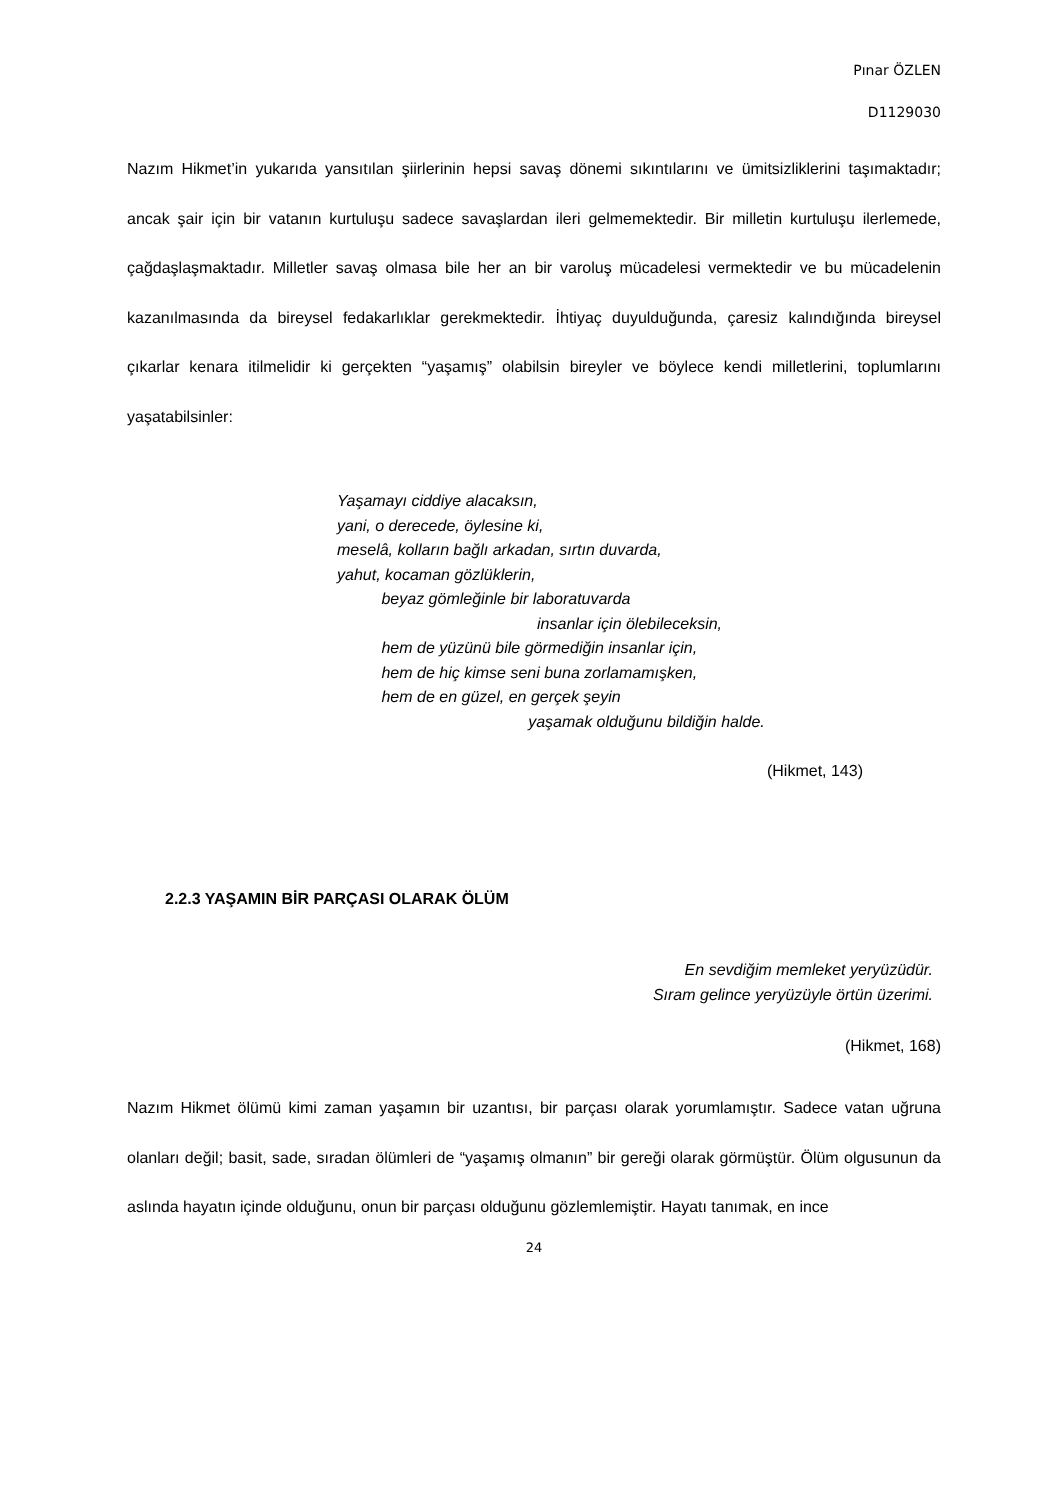Pınar ÖZLEN
D1129030
Nazım Hikmet’in yukarıda yansıtılan şiirlerinin hepsi savaş dönemi sıkıntılarını ve ümitsizliklerini taşımaktadır; ancak şair için bir vatanın kurtuluşu sadece savaşlardan ileri gelmemektedir. Bir milletin kurtuluşu ilerlemede, çağdaşlaşmaktadır. Milletler savaş olmasa bile her an bir varoluş mücadelesi vermektedir ve bu mücadelenin kazanılmasında da bireysel fedakarlıklar gerekmektedir. İhtiyaç duyulduğunda, çaresiz kalındığında bireysel çıkarlar kenara itilmelidir ki gerçekten “yaşamış” olabilsin bireyler ve böylece kendi milletlerini, toplumlarını yaşatabilsinler:
Yaşamayı ciddiye alacaksın,
yani, o derecede, öylesine ki,
meselâ, kolların bağlı arkadan, sırtın duvarda,
yahut, kocaman gözlüklerin,
beyaz gömleğinle bir laboratuvarda
insanlar için ölebileceksin,
hem de yüzünü bile görmediğin insanlar için,
hem de hiç kimse seni buna zorlamamışken,
hem de en güzel, en gerçek şeyin
yaşamak olduğunu bildiğin halde.
(Hikmet, 143)
2.2.3 YAŞAMIN BİR PARÇASI OLARAK ÖLÜM
En sevdiğim memleket yeryüzüdür.
Sıram gelince yeryüzüyle örtün üzerimi.
(Hikmet, 168)
Nazım Hikmet ölümü kimi zaman yaşamın bir uzantısı, bir parçası olarak yorumlamıştır. Sadece vatan uğruna olanları değil; basit, sade, sıradan ölümleri de “yaşamış olmanın” bir gereği olarak görmüştür. Ölüm olgusunun da aslında hayatın içinde olduğunu, onun bir parçası olduğunu gözlemlemiştir. Hayatı tanımak, en ince
24